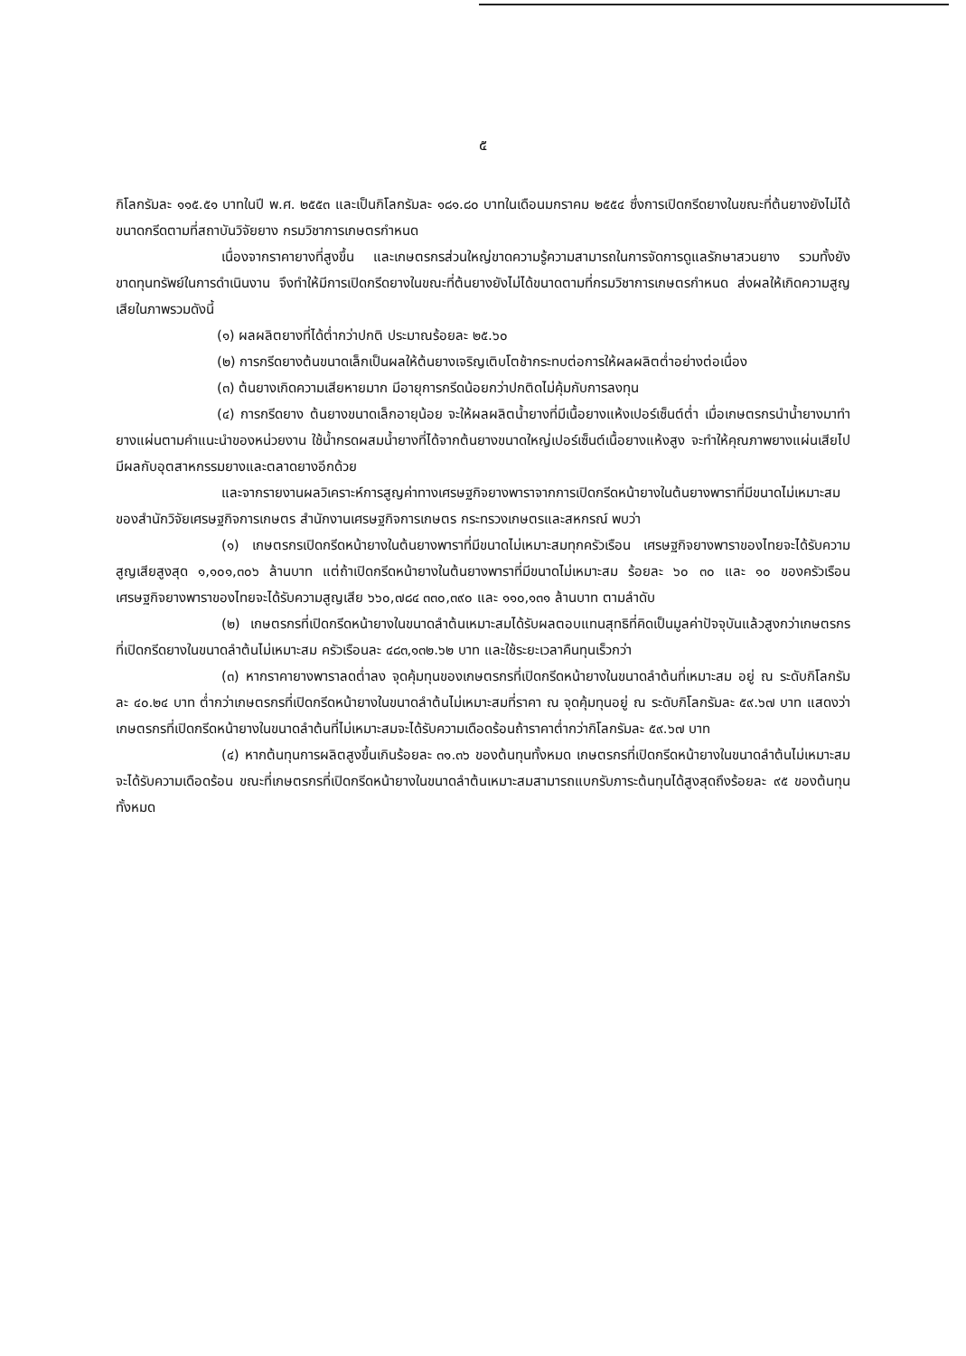๕
กิโลกรัมละ ๑๑๕.๕๑ บาทในปี พ.ศ. ๒๕๕๓ และเป็นกิโลกรัมละ ๑๘๑.๘๐ บาทในเดือนมกราคม ๒๕๕๔ ซึ่งการเปิดกรีดยางในขณะที่ต้นยางยังไม่ได้ขนาดกรีดตามที่สถาบันวิจัยยาง กรมวิชาการเกษตรกำหนด
เนื่องจากราคายางที่สูงขึ้น และเกษตรกรส่วนใหญ่ขาดความรู้ความสามารถในการจัดการดูแลรักษาสวนยาง รวมทั้งยังขาดทุนทรัพย์ในการดำเนินงาน จึงทำให้มีการเปิดกรีดยางในขณะที่ต้นยางยังไม่ได้ขนาดตามที่กรมวิชาการเกษตรกำหนด ส่งผลให้เกิดความสูญเสียในภาพรวมดังนี้
(๑) ผลผลิตยางที่ได้ต่ำกว่าปกติ ประมาณร้อยละ ๒๕.๖๐
(๒) การกรีดยางต้นขนาดเล็กเป็นผลให้ต้นยางเจริญเติบโตช้ากระทบต่อการให้ผลผลิตต่ำอย่างต่อเนื่อง
(๓) ต้นยางเกิดความเสียหายมาก มีอายุการกรีดน้อยกว่าปกติดไม่คุ้มกับการลงทุน
(๔) การกรีดยาง ต้นยางขนาดเล็กอายุน้อย จะให้ผลผลิตน้ำยางที่มีเนื้อยางแห้งเปอร์เซ็นต์ต่ำ เมื่อเกษตรกรนำน้ำยางมาทำยางแผ่นตามคำแนะนำของหน่วยงาน ใช้น้ำกรดผสมน้ำยางที่ได้จากต้นยางขนาดใหญ่เปอร์เซ็นต์เนื้อยางแห้งสูง จะทำให้คุณภาพยางแผ่นเสียไป มีผลกับอุตสาหกรรมยางและตลาดยางอีกด้วย
และจากรายงานผลวิเคราะห์การสูญค่าทางเศรษฐกิจยางพาราจากการเปิดกรีดหน้ายางในต้นยางพาราที่มีขนาดไม่เหมาะสมของสำนักวิจัยเศรษฐกิจการเกษตร สำนักงานเศรษฐกิจการเกษตร กระทรวงเกษตรและสหกรณ์ พบว่า
(๑) เกษตรกรเปิดกรีดหน้ายางในต้นยางพาราที่มีขนาดไม่เหมาะสมทุกครัวเรือน เศรษฐกิจยางพาราของไทยจะได้รับความสูญเสียสูงสุด ๑,๑๐๑,๓๐๖ ล้านบาท แต่ถ้าเปิดกรีดหน้ายางในต้นยางพาราที่มีขนาดไม่เหมาะสม ร้อยละ ๖๐ ๓๐ และ ๑๐ ของครัวเรือน เศรษฐกิจยางพาราของไทยจะได้รับความสูญเสีย ๖๖๐,๗๘๔ ๓๓๐,๓๙๐ และ ๑๑๐,๑๓๑ ล้านบาท ตามลำดับ
(๒) เกษตรกรที่เปิดกรีดหน้ายางในขนาดลำต้นเหมาะสมได้รับผลตอบแทนสุทธิที่คิดเป็นมูลค่าปัจจุบันแล้วสูงกว่าเกษตรกรที่เปิดกรีดยางในขนาดลำต้นไม่เหมาะสม ครัวเรือนละ ๔๘๓,๑๓๒.๖๒ บาท และใช้ระยะเวลาคืนทุนเร็วกว่า
(๓) หากราคายางพาราลดต่ำลง จุดคุ้มทุนของเกษตรกรที่เปิดกรีดหน้ายางในขนาดลำต้นที่เหมาะสม อยู่ ณ ระดับกิโลกรัมละ ๔๐.๒๔ บาท ต่ำกว่าเกษตรกรที่เปิดกรีดหน้ายางในขนาดลำต้นไม่เหมาะสมที่ราคา ณ จุดคุ้มทุนอยู่ ณ ระดับกิโลกรัมละ ๕๙.๖๗ บาท แสดงว่าเกษตรกรที่เปิดกรีดหน้ายางในขนาดลำต้นที่ไม่เหมาะสมจะได้รับความเดือดร้อนถ้าราคาต่ำกว่ากิโลกรัมละ ๕๙.๖๗ บาท
(๔) หากต้นทุนการผลิตสูงขึ้นเกินร้อยละ ๓๑.๓๖ ของต้นทุนทั้งหมด เกษตรกรที่เปิดกรีดหน้ายางในขนาดลำต้นไม่เหมาะสมจะได้รับความเดือดร้อน ขณะที่เกษตรกรที่เปิดกรีดหน้ายางในขนาดลำต้นเหมาะสมสามารถแบกรับภาระต้นทุนได้สูงสุดถึงร้อยละ ๙๕ ของต้นทุนทั้งหมด